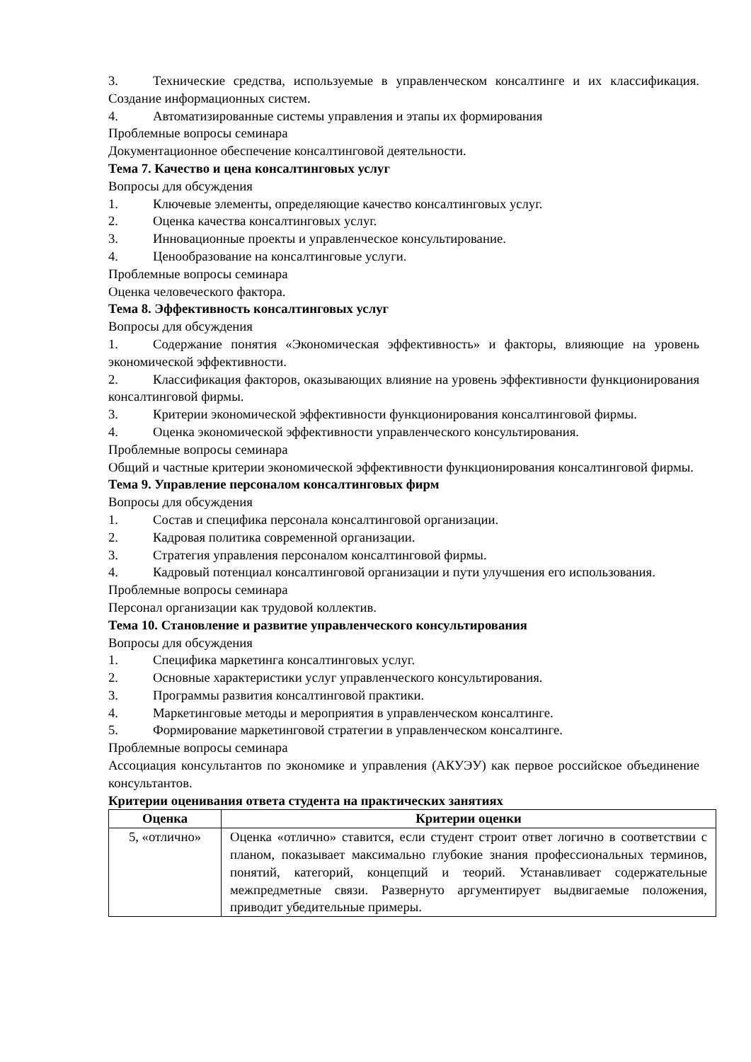3. Технические средства, используемые в управленческом консалтинге и их классификация. Создание информационных систем.
4. Автоматизированные системы управления и этапы их формирования
Проблемные вопросы семинара
Документационное обеспечение консалтинговой деятельности.
Тема 7. Качество и цена консалтинговых услуг
Вопросы для обсуждения
1. Ключевые элементы, определяющие качество консалтинговых услуг.
2. Оценка качества консалтинговых услуг.
3. Инновационные проекты и управленческое консультирование.
4. Ценообразование на консалтинговые услуги.
Проблемные вопросы семинара
Оценка человеческого фактора.
Тема 8. Эффективность консалтинговых услуг
Вопросы для обсуждения
1. Содержание понятия «Экономическая эффективность» и факторы, влияющие на уровень экономической эффективности.
2. Классификация факторов, оказывающих влияние на уровень эффективности функционирования консалтинговой фирмы.
3. Критерии экономической эффективности функционирования консалтинговой фирмы.
4. Оценка экономической эффективности управленческого консультирования.
Проблемные вопросы семинара
Общий и частные критерии экономической эффективности функционирования консалтинговой фирмы.
Тема 9. Управление персоналом консалтинговых фирм
Вопросы для обсуждения
1. Состав и специфика персонала консалтинговой организации.
2. Кадровая политика современной организации.
3. Стратегия управления персоналом консалтинговой фирмы.
4. Кадровый потенциал консалтинговой организации и пути улучшения его использования.
Проблемные вопросы семинара
Персонал организации как трудовой коллектив.
Тема 10. Становление и развитие управленческого консультирования
Вопросы для обсуждения
1. Специфика маркетинга консалтинговых услуг.
2. Основные характеристики услуг управленческого консультирования.
3. Программы развития консалтинговой практики.
4. Маркетинговые методы и мероприятия в управленческом консалтинге.
5. Формирование маркетинговой стратегии в управленческом консалтинге.
Проблемные вопросы семинара
Ассоциация консультантов по экономике и управления (АКУЭУ) как первое российское объединение консультантов.
Критерии оценивания ответа студента на практических занятиях
| Оценка | Критерии оценки |
| --- | --- |
| 5, «отлично» | Оценка «отлично» ставится, если студент строит ответ логично в соответствии с планом, показывает максимально глубокие знания профессиональных терминов, понятий, категорий, концепций и теорий. Устанавливает содержательные межпредметные связи. Развернуто аргументирует выдвигаемые положения, приводит убедительные примеры. |